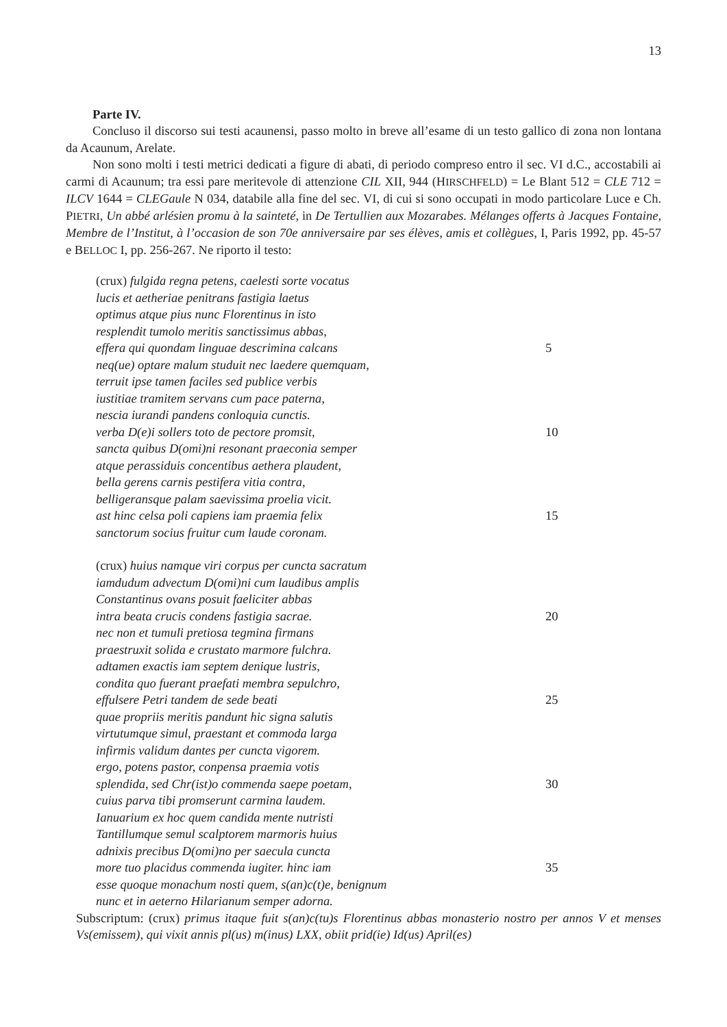13
Parte IV.
Concluso il discorso sui testi acaunensi, passo molto in breve all’esame di un testo gallico di zona non lontana da Acaunum, Arelate.
Non sono molti i testi metrici dedicati a figure di abati, di periodo compreso entro il sec. VI d.C., accostabili ai carmi di Acaunum; tra essi pare meritevole di attenzione CIL XII, 944 (HIRSCHFELD) = Le Blant 512 = CLE 712 = ILCV 1644 = CLEGaule N 034, databile alla fine del sec. VI, di cui si sono occupati in modo particolare Luce e Ch. PIETRI, Un abbé arlésien promu à la sainteté, in De Tertullien aux Mozarabes. Mélanges offerts à Jacques Fontaine, Membre de l’Institut, à l’occasion de son 70e anniversaire par ses élèves, amis et collègues, I, Paris 1992, pp. 45-57 e BELLOC I, pp. 256-267. Ne riporto il testo:
(crux) fulgida regna petens, caelesti sorte vocatus
lucis et aetheriae penitrans fastigia laetus
optimus atque pius nunc Florentinus in isto
resplendit tumolo meritis sanctissimus abbas,
effera qui quondam linguae descrimina calcans 5
neq(ue) optare malum studuit nec laedere quemquam,
terruit ipse tamen faciles sed publice verbis
iustitiae tramitem servans cum pace paterna,
nescia iurandi pandens conloquia cunctis.
verba D(e)i sollers toto de pectore promsit, 10
sancta quibus D(omi)ni resonant praeconia semper
atque perassiduis concentibus aethera plaudent,
bella gerens carnis pestifera vitia contra,
belligeransque palam saevissima proelia vicit.
ast hinc celsa poli capiens iam praemia felix 15
sanctorum socius fruitur cum laude coronam.
(crux) huius namque viri corpus per cuncta sacratum
iamdudum advectum D(omi)ni cum laudibus amplis
Constantinus ovans posuit faeliciter abbas
intra beata crucis condens fastigia sacrae. 20
nec non et tumuli pretiosa tegmina firmans
praestruxit solida e crustato marmore fulchra.
adtamen exactis iam septem denique lustris,
condita quo fuerant praefati membra sepulchro,
effulsere Petri tandem de sede beati 25
quae propriis meritis pandunt hic signa salutis
virtutumque simul, praestant et commoda larga
infirmis validum dantes per cuncta vigorem.
ergo, potens pastor, conpensa praemia votis
splendida, sed Chr(ist)o commenda saepe poetam, 30
cuius parva tibi promserunt carmina laudem.
Ianuarium ex hoc quem candida mente nutristi
Tantillumque semul scalptorem marmoris huius
adnixis precibus D(omi)no per saecula cuncta
more tuo placidus commenda iugiter. hinc iam 35
esse quoque monachum nosti quem, s(an)c(t)e, benignum
nunc et in aeterno Hilarianum semper adorna.
Subscriptum: (crux) primus itaque fuit s(an)c(tu)s Florentinus abbas monasterio nostro per annos V et menses Vs(emissem), qui vixit annis pl(us) m(inus) LXX, obiit prid(ie) Id(us) April(es)